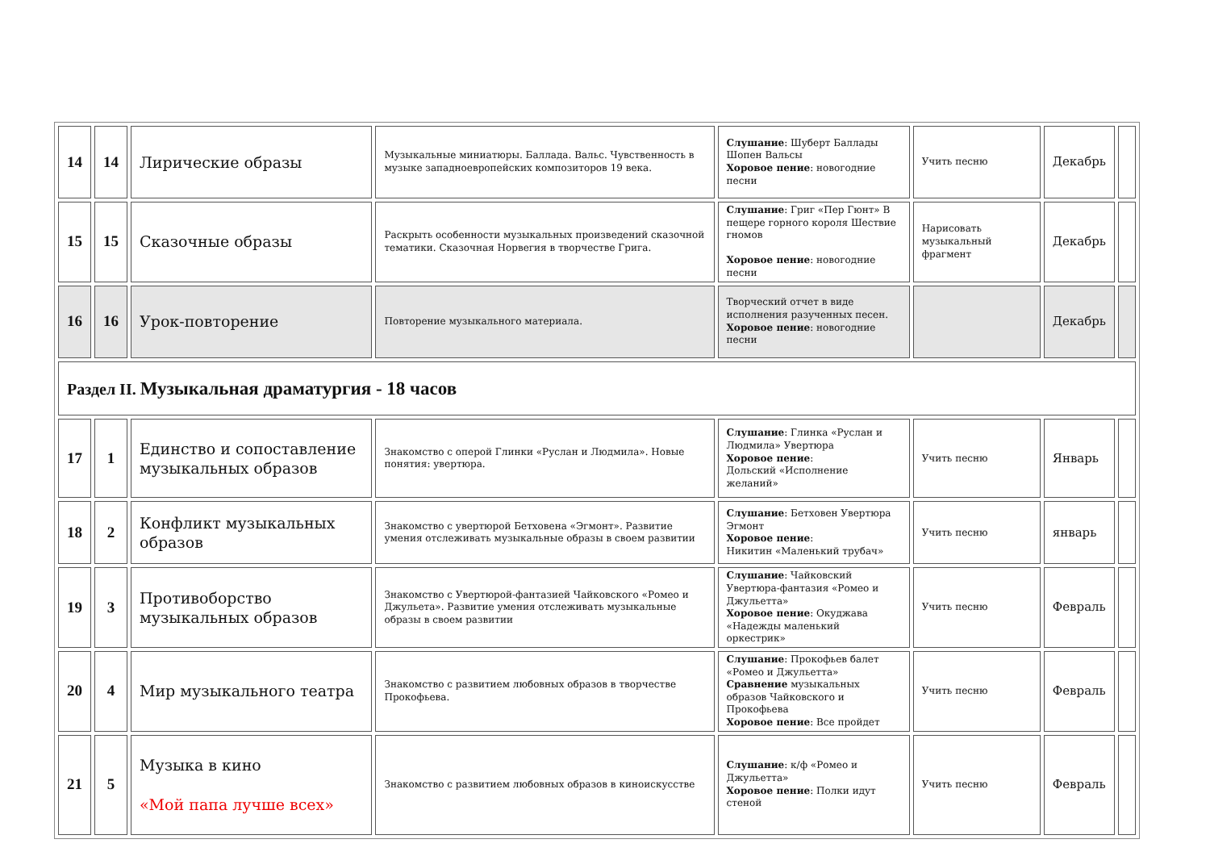| 14 | 14 | Лирические образы | Музыкальные миниатюры. Баллада. Вальс. Чувственность в музыке западноевропейских композиторов 19 века. | Слушание : Шуберт Баллады Шопен Вальсы Хоровое пение : новогодние песни | Учить песню | Декабрь | |
| 15 | 15 | Сказочные образы | Раскрыть особенности музыкальных произведений сказочной тематики. Сказочная Норвегия в творчестве Грига. | Слушание : Григ «Пер Гюнт» В пещере горного короля Шествие гномов Хоровое пение : новогодние песни | Нарисовать музыкальный фрагмент | Декабрь | |
| 16 | 16 | Урок-повторение | Повторение музыкального материала. | Творческий отчет в виде исполнения разученных песен. Хоровое пение : новогодние песни | | Декабрь | |
| Раздел II. Музыкальная драматургия - 18 часов | | | | | | | |
| 17 | 1 | Единство и сопоставление музыкальных образов | Знакомство с оперой Глинки «Руслан и Людмила». Новые понятия: увертюра. | Слушание : Глинка «Руслан и Людмила» Увертюра Хоровое пение : Дольский «Исполнение желаний» | Учить песню | Январь | |
| 18 | 2 | Конфликт музыкальных образов | Знакомство с увертюрой Бетховена «Эгмонт». Развитие умения отслеживать музыкальные образы в своем развитии | Слушание : Бетховен Увертюра Эгмонт Хоровое пение : Никитин «Маленький трубач» | Учить песню | январь | |
| 19 | 3 | Противоборство музыкальных образов | Знакомство с Увертюрой-фантазией Чайковского «Ромео и Джульета». Развитие умения отслеживать музыкальные образы в своем развитии | Слушание : Чайковский Увертюра-фантазия «Ромео и Джульетта» Хоровое пение : Окуджава «Надежды маленький оркестрик» | Учить песню | Февраль | |
| 20 | 4 | Мир музыкального театра | Знакомство с развитием любовных образов в творчестве Прокофьева. | Слушание : Прокофьев балет «Ромео и Джульетта» Сравнение музыкальных образов Чайковского и Прокофьева Хоровое пение : Все пройдет | Учить песню | Февраль | |
| 21 | 5 | Музыка в кино «Мой папа лучше всех» | Знакомство с развитием любовных образов в киноискусстве | Слушание : к/ф «Ромео и Джульетта» Хоровое пение : Полки идут стеной | Учить песню | Февраль | |